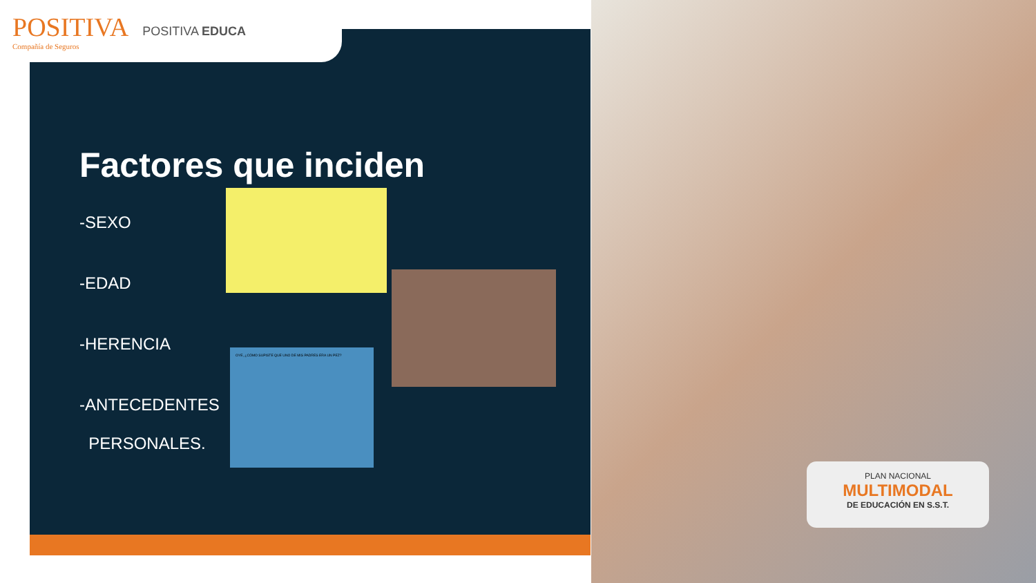POSITIVA
Compañía de Seguros
POSITIVA EDUCA
Factores que inciden
-SEXO
-EDAD
-HERENCIA
-ANTECEDENTES
PERSONALES.
OYE, ¿CÓMO SUPISTE QUE UNO DE MIS PADRES ERA UN PEZ?
PLAN NACIONAL
MULTIMODAL
DE EDUCACIÓN EN S.S.T.